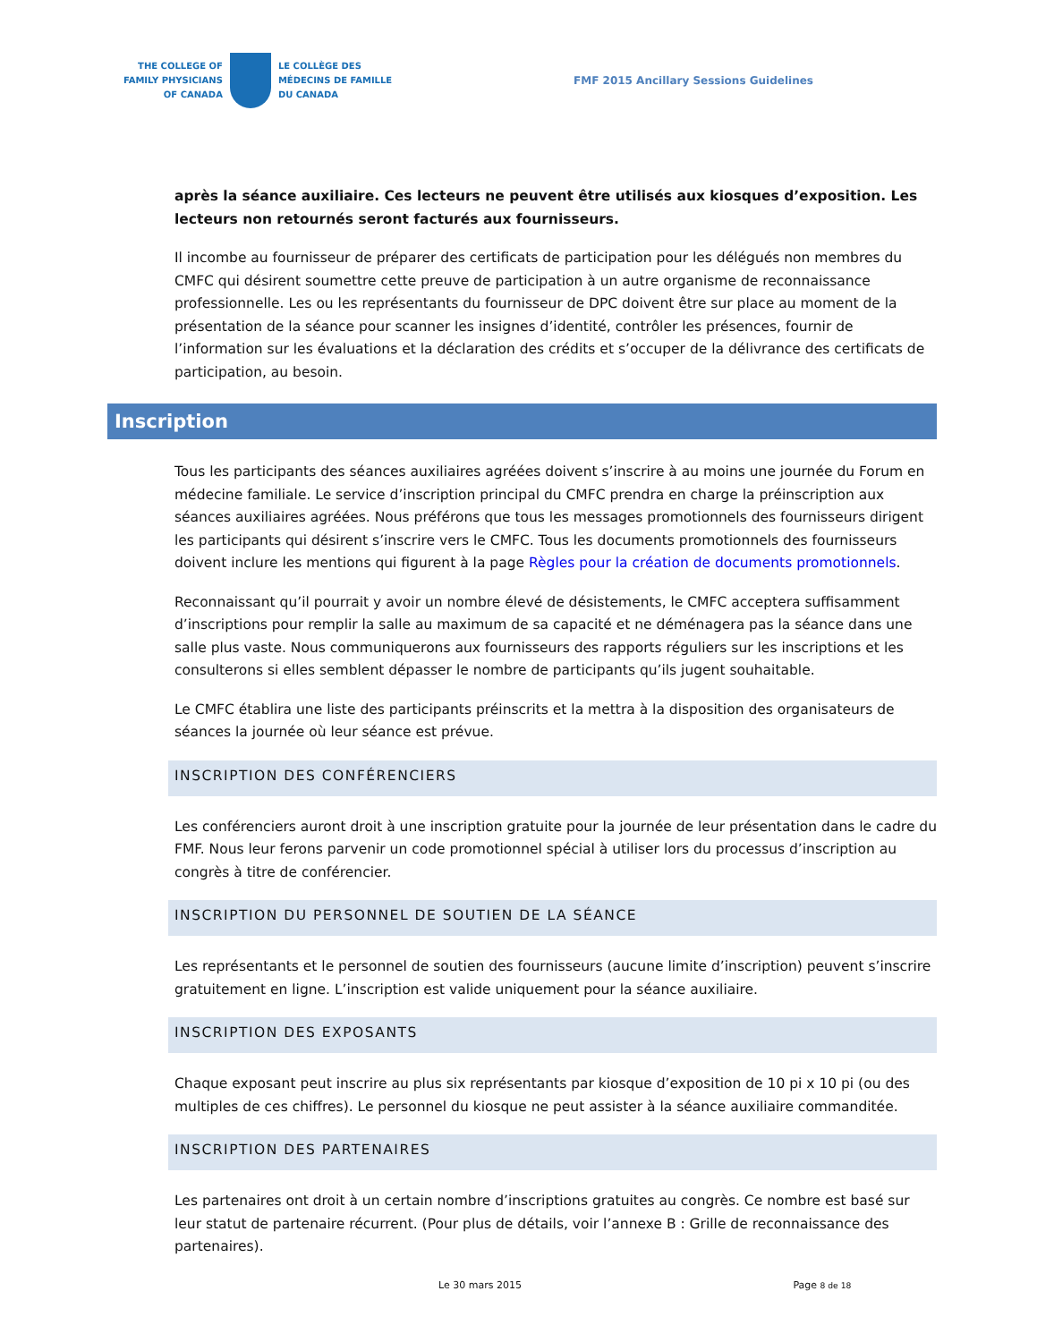THE COLLEGE OF
FAMILY PHYSICIANS
OF CANADA
LE COLLÈGE DES
MÉDECINS DE FAMILLE
DU CANADA
FMF 2015 Ancillary Sessions Guidelines
après la séance auxiliaire. Ces lecteurs ne peuvent être utilisés aux kiosques d’exposition. Les lecteurs non retournés seront facturés aux fournisseurs.
Il incombe au fournisseur de préparer des certificats de participation pour les délégués non membres du CMFC qui désirent soumettre cette preuve de participation à un autre organisme de reconnaissance professionnelle. Les ou les représentants du fournisseur de DPC doivent être sur place au moment de la présentation de la séance pour scanner les insignes d’identité, contrôler les présences, fournir de l’information sur les évaluations et la déclaration des crédits et s’occuper de la délivrance des certificats de participation, au besoin.
Inscription
Tous les participants des séances auxiliaires agréées doivent s’inscrire à au moins une journée du Forum en médecine familiale. Le service d’inscription principal du CMFC prendra en charge la préinscription aux séances auxiliaires agréées. Nous préférons que tous les messages promotionnels des fournisseurs dirigent les participants qui désirent s’inscrire vers le CMFC. Tous les documents promotionnels des fournisseurs doivent inclure les mentions qui figurent à la page Règles pour la création de documents promotionnels.
Reconnaissant qu’il pourrait y avoir un nombre élevé de désistements, le CMFC acceptera suffisamment d’inscriptions pour remplir la salle au maximum de sa capacité et ne déménagera pas la séance dans une salle plus vaste. Nous communiquerons aux fournisseurs des rapports réguliers sur les inscriptions et les consulterons si elles semblent dépasser le nombre de participants qu’ils jugent souhaitable.
Le CMFC établira une liste des participants préinscrits et la mettra à la disposition des organisateurs de séances la journée où leur séance est prévue.
INSCRIPTION DES CONFÉRENCIERS
Les conférenciers auront droit à une inscription gratuite pour la journée de leur présentation dans le cadre du FMF. Nous leur ferons parvenir un code promotionnel spécial à utiliser lors du processus d’inscription au congrès à titre de conférencier.
INSCRIPTION DU PERSONNEL DE SOUTIEN DE LA SÉANCE
Les représentants et le personnel de soutien des fournisseurs (aucune limite d’inscription) peuvent s’inscrire gratuitement en ligne. L’inscription est valide uniquement pour la séance auxiliaire.
INSCRIPTION DES EXPOSANTS
Chaque exposant peut inscrire au plus six représentants par kiosque d’exposition de 10 pi x 10 pi (ou des multiples de ces chiffres). Le personnel du kiosque ne peut assister à la séance auxiliaire commanditée.
INSCRIPTION DES PARTENAIRES
Les partenaires ont droit à un certain nombre d’inscriptions gratuites au congrès. Ce nombre est basé sur leur statut de partenaire récurrent. (Pour plus de détails, voir l’annexe B : Grille de reconnaissance des partenaires).
Le 30 mars 2015 Page 8 de 18